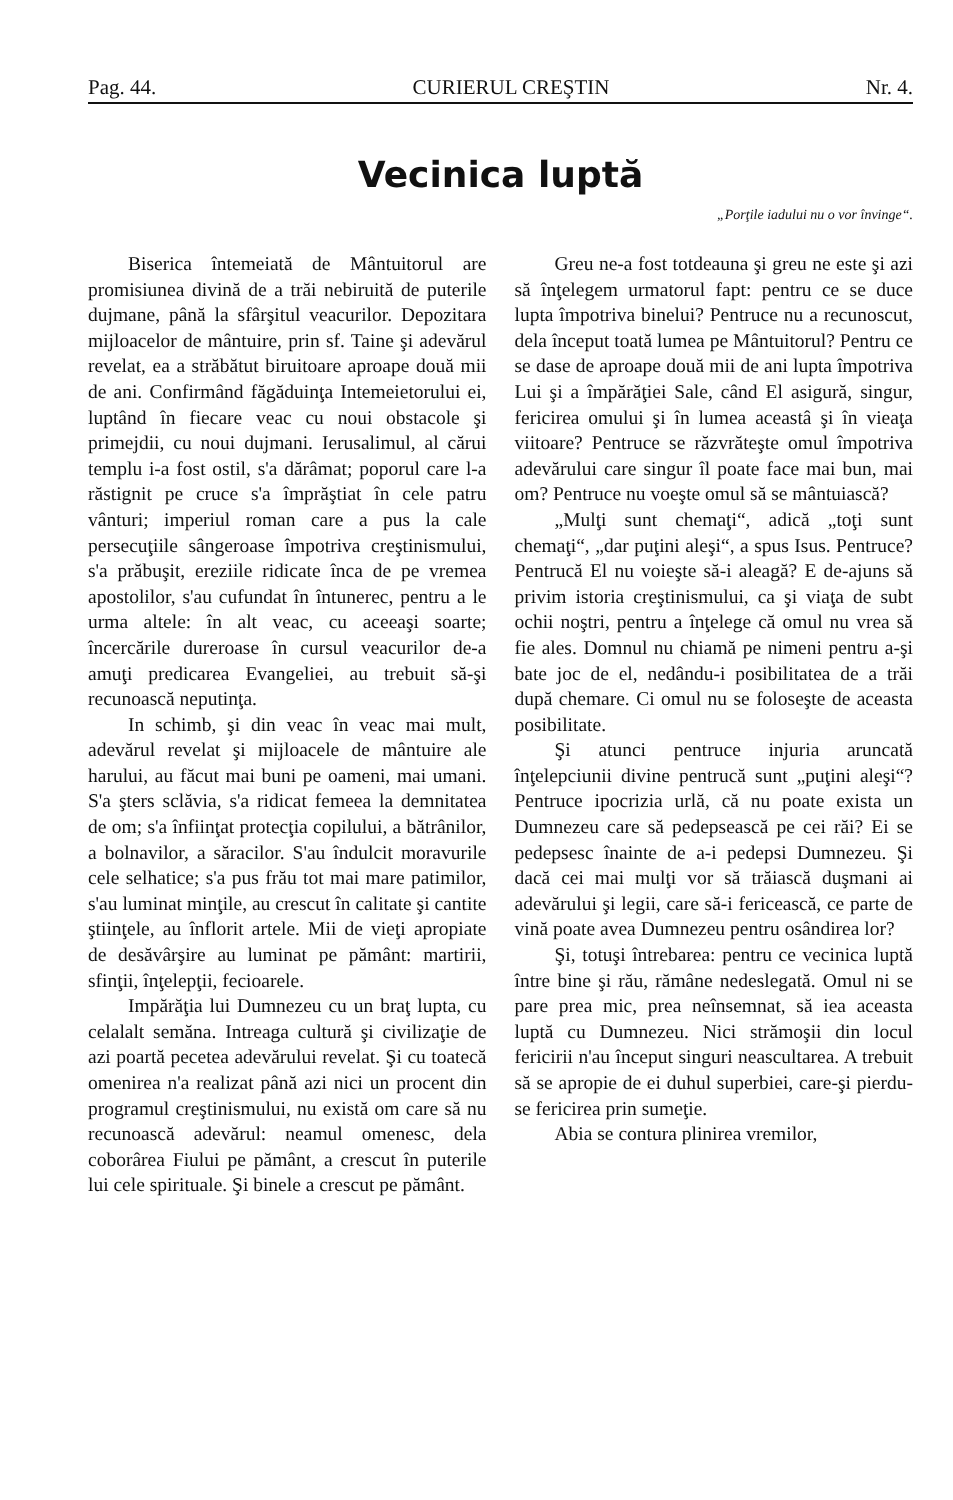Pag. 44. CURIERUL CREŞTIN Nr. 4.
Vecinica luptă
„Porţile iadului nu o vor învinge“.
Biserica întemeiată de Mântuitorul are promisiunea divină de a trăi nebiruită de puterile dujmane, până la sfârşitul veacurilor. Depozitara mijloacelor de mântuire, prin sf. Taine şi adevărul revelat, ea a străbătut biruitoare aproape două mii de ani. Confirmând făgăduinţa Intemeietorului ei, luptând în fiecare veac cu noui obstacole şi primejdii, cu noui dujmani. Ierusalimul, al cărui templu i-a fost ostil, s'a dărâmat; poporul care l-a răstignit pe cruce s'a împrăştiat în cele patru vânturi; imperiul roman care a pus la cale persecuţiile sângeroase împotriva creştinismului, s'a prăbuşit, ereziile ridicate înca de pe vremea apostolilor, s'au cufundat în întunerec, pentru a le urma altele: în alt veac, cu aceeaşi soarte; încercările dureroase în cursul veacurilor de-a amuţi predicarea Evangeliei, au trebuit să-şi recunoască neputinţa.
In schimb, şi din veac în veac mai mult, adevărul revelat şi mijloacele de mântuire ale harului, au făcut mai buni pe oameni, mai umani. S'a şters sclăvia, s'a ridicat femeea la demnitatea de om; s'a înfiinţat protecţia copilului, a bătrânilor, a bolnavilor, a săracilor. S'au îndulcit moravurile cele selhatice; s'a pus frău tot mai mare patimilor, s'au luminat minţile, au crescut în calitate şi cantite ştiinţele, au înflorit artele. Mii de vieţi apropiate de desăvârşire au luminat pe pământ: martirii, sfinţii, înţelepţii, fecioarele.
Impărăţia lui Dumnezeu cu un braţ lupta, cu celalalt semăna. Intreaga cultură şi civilizaţie de azi poartă pecetea adevărului revelat. Şi cu toatecă omenirea n'a realizat până azi nici un procent din programul creştinismului, nu există om care să nu recunoască adevărul: neamul omenesc, dela coborârea Fiului pe pământ, a crescut în puterile lui cele spirituale. Şi binele a crescut pe pământ.
Greu ne-a fost totdeauna şi greu ne este şi azi să înţelegem urmatorul fapt: pentru ce se duce lupta împotriva binelui? Pentruce nu a recunoscut, dela început toată lumea pe Mântuitorul? Pentru ce se dase de aproape două mii de ani lupta împotriva Lui şi a împărăţiei Sale, când El asigură, singur, fericirea omului şi în lumea aceastâ şi în vieaţa viitoare? Pentruce se răzvrăteşte omul împotriva adevărului care singur îl poate face mai bun, mai om? Pentruce nu voeşte omul să se mântuiască?
„Mulţi sunt chemaţi“, adică „toţi sunt chemaţi“, „dar puţini aleşi“, a spus Isus. Pentruce? Pentrucă El nu voieşte să-i aleagă? E de-ajuns să privim istoria creştinismului, ca şi viaţa de subt ochii noştri, pentru a înţelege că omul nu vrea să fie ales. Domnul nu chiamă pe nimeni pentru a-şi bate joc de el, nedându-i posibilitatea de a trăi după chemare. Ci omul nu se foloseşte de aceasta posibilitate.
Şi atunci pentruce injuria aruncată înţelepciunii divine pentrucă sunt „puţini aleşi“? Pentruce ipocrizia urlă, că nu poate exista un Dumnezeu care să pedepsească pe cei răi? Ei se pedepsesc înainte de a-i pedepsi Dumnezeu. Şi dacă cei mai mulţi vor să trăiască duşmani ai adevărului şi legii, care să-i fericească, ce parte de vină poate avea Dumnezeu pentru osândirea lor?
Şi, totuşi întrebarea: pentru ce vecinica luptă între bine şi rău, rămâne nedeslegată. Omul ni se pare prea mic, prea neînsemnat, să iea aceasta luptă cu Dumnezeu. Nici strămoşii din locul fericirii n'au început singuri neascultarea. A trebuit să se apropie de ei duhul superbiei, care-şi pierdu-se fericirea prin sumeţie.
Abia se contura plinirea vremilor,